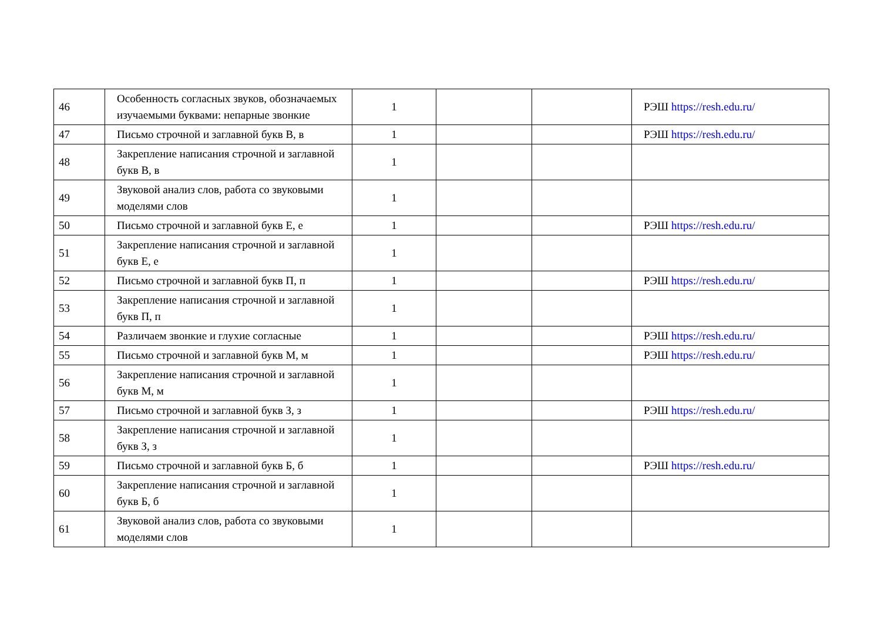| 46 | Особенность согласных звуков, обозначаемых изучаемыми буквами: непарные звонкие | 1 | | | РЭШ https://resh.edu.ru/ |
| 47 | Письмо строчной и заглавной букв В, в | 1 | | | РЭШ https://resh.edu.ru/ |
| 48 | Закрепление написания строчной и заглавной букв В, в | 1 | | | |
| 49 | Звуковой анализ слов, работа со звуковыми моделями слов | 1 | | | |
| 50 | Письмо строчной и заглавной букв Е, е | 1 | | | РЭШ https://resh.edu.ru/ |
| 51 | Закрепление написания строчной и заглавной букв Е, е | 1 | | | |
| 52 | Письмо строчной и заглавной букв П, п | 1 | | | РЭШ https://resh.edu.ru/ |
| 53 | Закрепление написания строчной и заглавной букв П, п | 1 | | | |
| 54 | Различаем звонкие и глухие согласные | 1 | | | РЭШ https://resh.edu.ru/ |
| 55 | Письмо строчной и заглавной букв М, м | 1 | | | РЭШ https://resh.edu.ru/ |
| 56 | Закрепление написания строчной и заглавной букв М, м | 1 | | | |
| 57 | Письмо строчной и заглавной букв З, з | 1 | | | РЭШ https://resh.edu.ru/ |
| 58 | Закрепление написания строчной и заглавной букв З, з | 1 | | | |
| 59 | Письмо строчной и заглавной букв Б, б | 1 | | | РЭШ https://resh.edu.ru/ |
| 60 | Закрепление написания строчной и заглавной букв Б, б | 1 | | | |
| 61 | Звуковой анализ слов, работа со звуковыми моделями слов | 1 | | | |